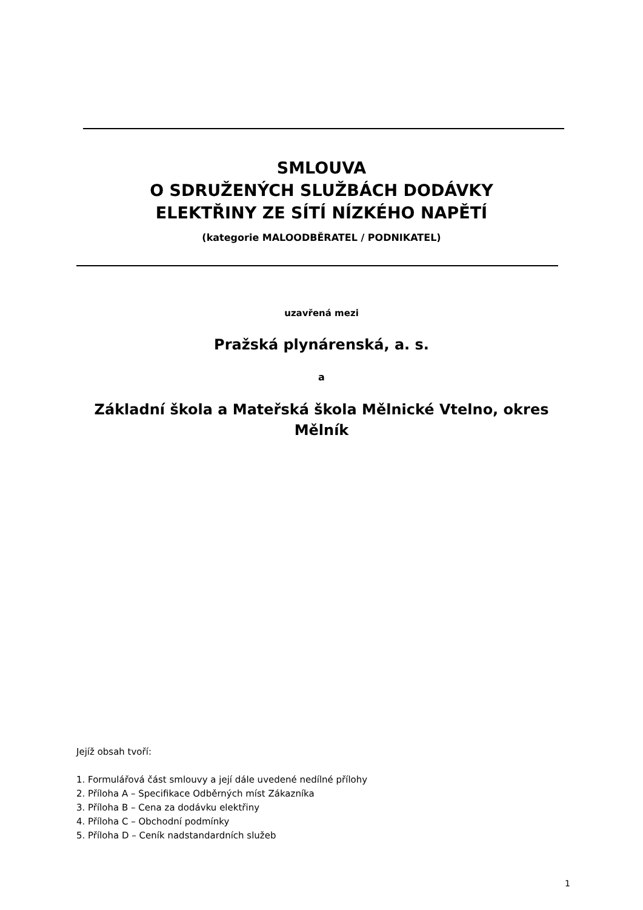SMLOUVA
O SDRUŽENÝCH SLUŽBÁCH DODÁVKY
ELEKTŘINY ZE SÍTÍ NÍZKÉHO NAPĚTÍ
(kategorie MALOODBĚRATEL / PODNIKATEL)
uzavřená mezi
Pražská plynárenská, a. s.
a
Základní škola a Mateřská škola Mělnické Vtelno, okres
Mělník
Jejíž obsah tvoří:
1. Formulářová část smlouvy a její dále uvedené nedílné přílohy
2. Příloha A – Specifikace Odběrných míst Zákazníka
3. Příloha B – Cena za dodávku elektřiny
4. Příloha C – Obchodní podmínky
5. Příloha D – Ceník nadstandardních služeb
1